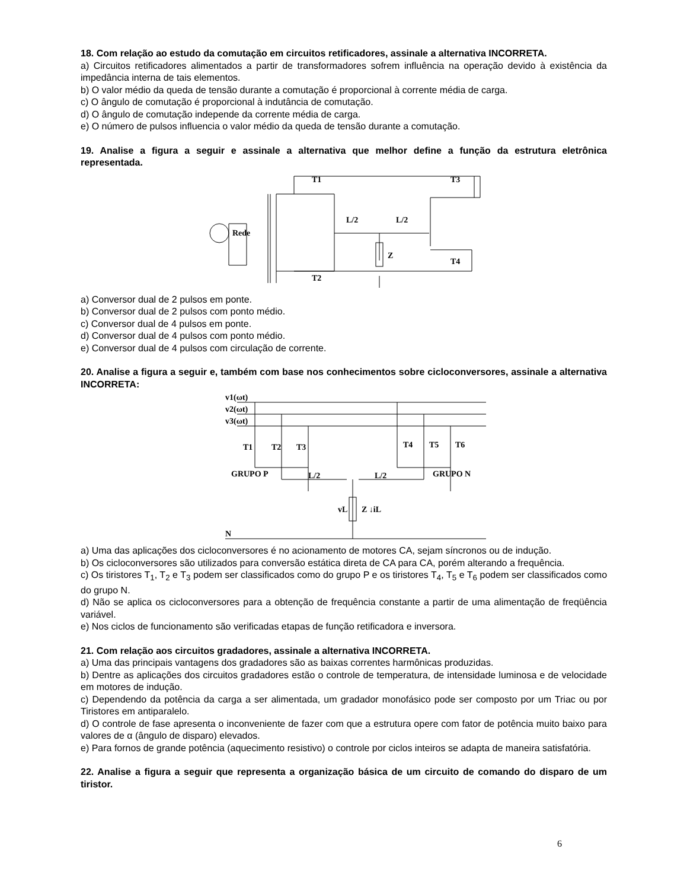18. Com relação ao estudo da comutação em circuitos retificadores, assinale a alternativa INCORRETA.
a) Circuitos retificadores alimentados a partir de transformadores sofrem influência na operação devido à existência da impedância interna de tais elementos.
b) O valor médio da queda de tensão durante a comutação é proporcional à corrente média de carga.
c) O ângulo de comutação é proporcional à indutância de comutação.
d) O ângulo de comutação independe da corrente média de carga.
e) O número de pulsos influencia o valor médio da queda de tensão durante a comutação.
19. Analise a figura a seguir e assinale a alternativa que melhor define a função da estrutura eletrônica representada.
Rede
T1
T2
T3
T4
L/2
L/2
Z
a) Conversor dual de 2 pulsos em ponte.
b) Conversor dual de 2 pulsos com ponto médio.
c) Conversor dual de 4 pulsos em ponte.
d) Conversor dual de 4 pulsos com ponto médio.
e) Conversor dual de 4 pulsos com circulação de corrente.
20. Analise a figura a seguir e, também com base nos conhecimentos sobre cicloconversores, assinale a alternativa INCORRETA:
v1(ωt)
v2(ωt)
v3(ωt)
T1
T2
T3
T4
T5
T6
GRUPO P
GRUPO N
L/2
L/2
vL
Z ↓iL
N
a) Uma das aplicações dos cicloconversores é no acionamento de motores CA, sejam síncronos ou de indução.
b) Os cicloconversores são utilizados para conversão estática direta de CA para CA, porém alterando a frequência.
c) Os tiristores T<sub>1</sub>, T<sub>2</sub> e T<sub>3</sub> podem ser classificados como do grupo P e os tiristores T<sub>4</sub>, T<sub>5</sub> e T<sub>6</sub> podem ser classificados como do grupo N.
d) Não se aplica os cicloconversores para a obtenção de frequência constante a partir de uma alimentação de freqüência variável.
e) Nos ciclos de funcionamento são verificadas etapas de função retificadora e inversora.
21. Com relação aos circuitos gradadores, assinale a alternativa INCORRETA.
a) Uma das principais vantagens dos gradadores são as baixas correntes harmônicas produzidas.
b) Dentre as aplicações dos circuitos gradadores estão o controle de temperatura, de intensidade luminosa e de velocidade em motores de indução.
c) Dependendo da potência da carga a ser alimentada, um gradador monofásico pode ser composto por um Triac ou por Tiristores em antiparalelo.
d) O controle de fase apresenta o inconveniente de fazer com que a estrutura opere com fator de potência muito baixo para valores de α (ângulo de disparo) elevados.
e) Para fornos de grande potência (aquecimento resistivo) o controle por ciclos inteiros se adapta de maneira satisfatória.
22. Analise a figura a seguir que representa a organização básica de um circuito de comando do disparo de um tiristor.
6